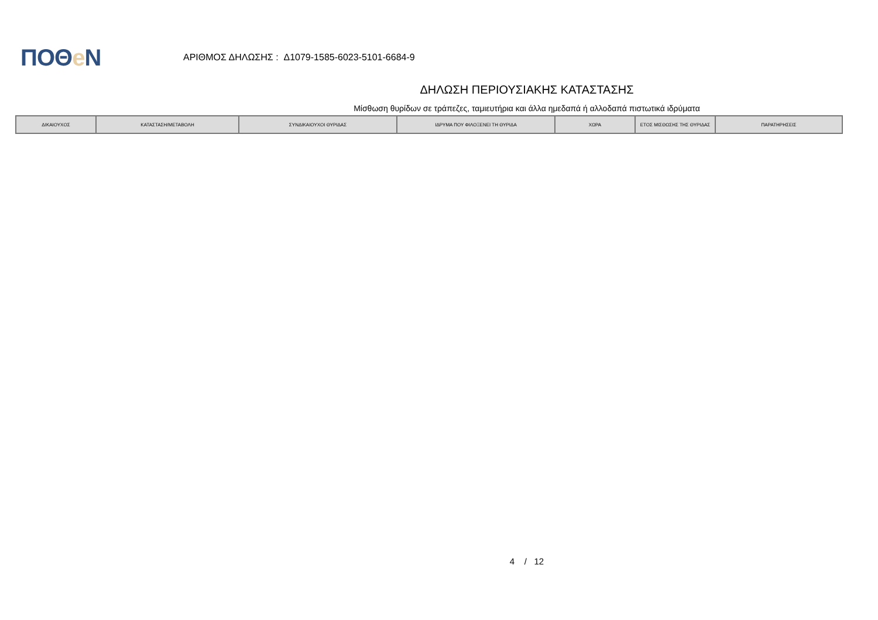ΠΟΘe Ν
ΑΡΙΘΜΟΣ ΔΗΛΩΣΗΣ : Δ1079-1585-6023-5101-6684-9
ΔΗΛΩΣΗ ΠΕΡΙΟΥΣΙΑΚΗΣ ΚΑΤΑΣΤΑΣΗΣ
Μίσθωση θυρίδων σε τράπεζες, ταμιευτήρια και άλλα ημεδαπά ή αλλοδαπά πιστωτικά ιδρύματα
| ΔΙΚΑΙΟΥΧΟΣ | ΚΑΤΑΣΤΑΣΗ/ΜΕΤΑΒΟΛΗ | ΣΥΝΔΙΚΑΙΟΥΧΟΙ ΘΥΡΙΔΑΣ | ΙΔΡΥΜΑ ΠΟΥ ΦΙΛΟΞΕΝΕΙ ΤΗ ΘΥΡΙΔΑ | ΧΩΡΑ | ΕΤΟΣ ΜΙΣΘΩΣΗΣ ΤΗΣ ΘΥΡΙΔΑΣ | ΠΑΡΑΤΗΡΗΣΕΙΣ |
| --- | --- | --- | --- | --- | --- | --- |
4 / 12